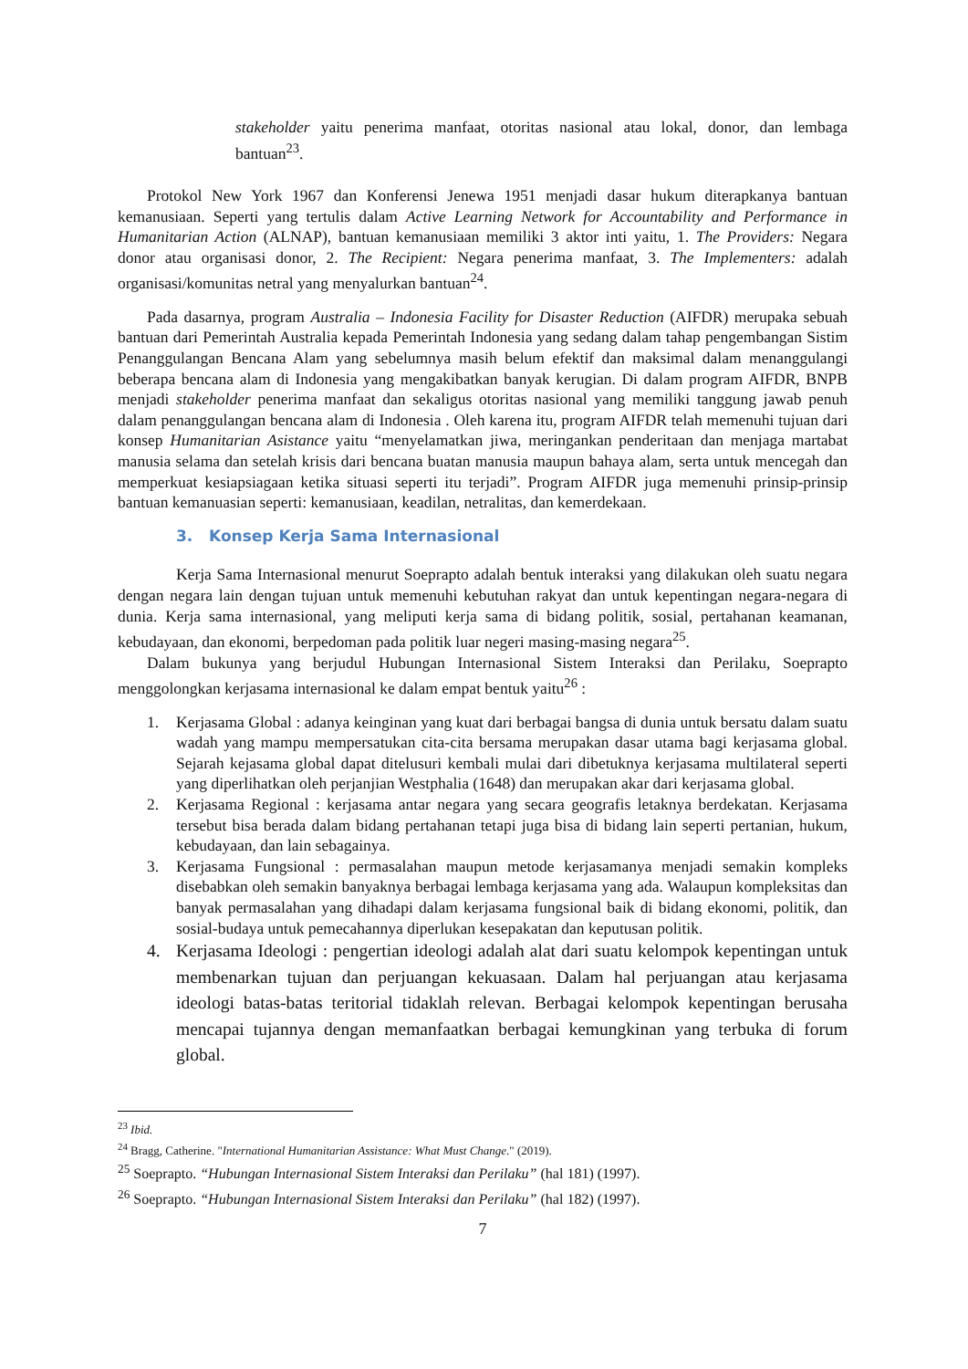stakeholder yaitu penerima manfaat, otoritas nasional atau lokal, donor, dan lembaga bantuan<sup>23</sup>.
Protokol New York 1967 dan Konferensi Jenewa 1951 menjadi dasar hukum diterapkanya bantuan kemanusiaan. Seperti yang tertulis dalam Active Learning Network for Accountability and Performance in Humanitarian Action (ALNAP), bantuan kemanusiaan memiliki 3 aktor inti yaitu, 1. The Providers: Negara donor atau organisasi donor, 2. The Recipient: Negara penerima manfaat, 3. The Implementers: adalah organisasi/komunitas netral yang menyalurkan bantuan<sup>24</sup>.
Pada dasarnya, program Australia – Indonesia Facility for Disaster Reduction (AIFDR) merupaka sebuah bantuan dari Pemerintah Australia kepada Pemerintah Indonesia yang sedang dalam tahap pengembangan Sistim Penanggulangan Bencana Alam yang sebelumnya masih belum efektif dan maksimal dalam menanggulangi beberapa bencana alam di Indonesia yang mengakibatkan banyak kerugian. Di dalam program AIFDR, BNPB menjadi stakeholder penerima manfaat dan sekaligus otoritas nasional yang memiliki tanggung jawab penuh dalam penanggulangan bencana alam di Indonesia . Oleh karena itu, program AIFDR telah memenuhi tujuan dari konsep Humanitarian Asistance yaitu “menyelamatkan jiwa, meringankan penderitaan dan menjaga martabat manusia selama dan setelah krisis dari bencana buatan manusia maupun bahaya alam, serta untuk mencegah dan memperkuat kesiapsiagaan ketika situasi seperti itu terjadi”. Program AIFDR juga memenuhi prinsip-prinsip bantuan kemanuasian seperti: kemanusiaan, keadilan, netralitas, dan kemerdekaan.
3. Konsep Kerja Sama Internasional
Kerja Sama Internasional menurut Soeprapto adalah bentuk interaksi yang dilakukan oleh suatu negara dengan negara lain dengan tujuan untuk memenuhi kebutuhan rakyat dan untuk kepentingan negara-negara di dunia. Kerja sama internasional, yang meliputi kerja sama di bidang politik, sosial, pertahanan keamanan, kebudayaan, dan ekonomi, berpedoman pada politik luar negeri masing-masing negara<sup>25</sup>.
Dalam bukunya yang berjudul Hubungan Internasional Sistem Interaksi dan Perilaku, Soeprapto menggolongkan kerjasama internasional ke dalam empat bentuk yaitu<sup>26</sup> :
1. Kerjasama Global : adanya keinginan yang kuat dari berbagai bangsa di dunia untuk bersatu dalam suatu wadah yang mampu mempersatukan cita-cita bersama merupakan dasar utama bagi kerjasama global. Sejarah kejasama global dapat ditelusuri kembali mulai dari dibetuknya kerjasama multilateral seperti yang diperlihatkan oleh perjanjian Westphalia (1648) dan merupakan akar dari kerjasama global.
2. Kerjasama Regional : kerjasama antar negara yang secara geografis letaknya berdekatan. Kerjasama tersebut bisa berada dalam bidang pertahanan tetapi juga bisa di bidang lain seperti pertanian, hukum, kebudayaan, dan lain sebagainya.
3. Kerjasama Fungsional : permasalahan maupun metode kerjasamanya menjadi semakin kompleks disebabkan oleh semakin banyaknya berbagai lembaga kerjasama yang ada. Walaupun kompleksitas dan banyak permasalahan yang dihadapi dalam kerjasama fungsional baik di bidang ekonomi, politik, dan sosial-budaya untuk pemecahannya diperlukan kesepakatan dan keputusan politik.
4. Kerjasama Ideologi : pengertian ideologi adalah alat dari suatu kelompok kepentingan untuk membenarkan tujuan dan perjuangan kekuasaan. Dalam hal perjuangan atau kerjasama ideologi batas-batas teritorial tidaklah relevan. Berbagai kelompok kepentingan berusaha mencapai tujannya dengan memanfaatkan berbagai kemungkinan yang terbuka di forum global.
<sup>23</sup> Ibid.
<sup>24</sup> Bragg, Catherine. "International Humanitarian Assistance: What Must Change." (2019).
<sup>25</sup> Soeprapto. “Hubungan Internasional Sistem Interaksi dan Perilaku” (hal 181) (1997).
<sup>26</sup> Soeprapto. “Hubungan Internasional Sistem Interaksi dan Perilaku” (hal 182) (1997).
7